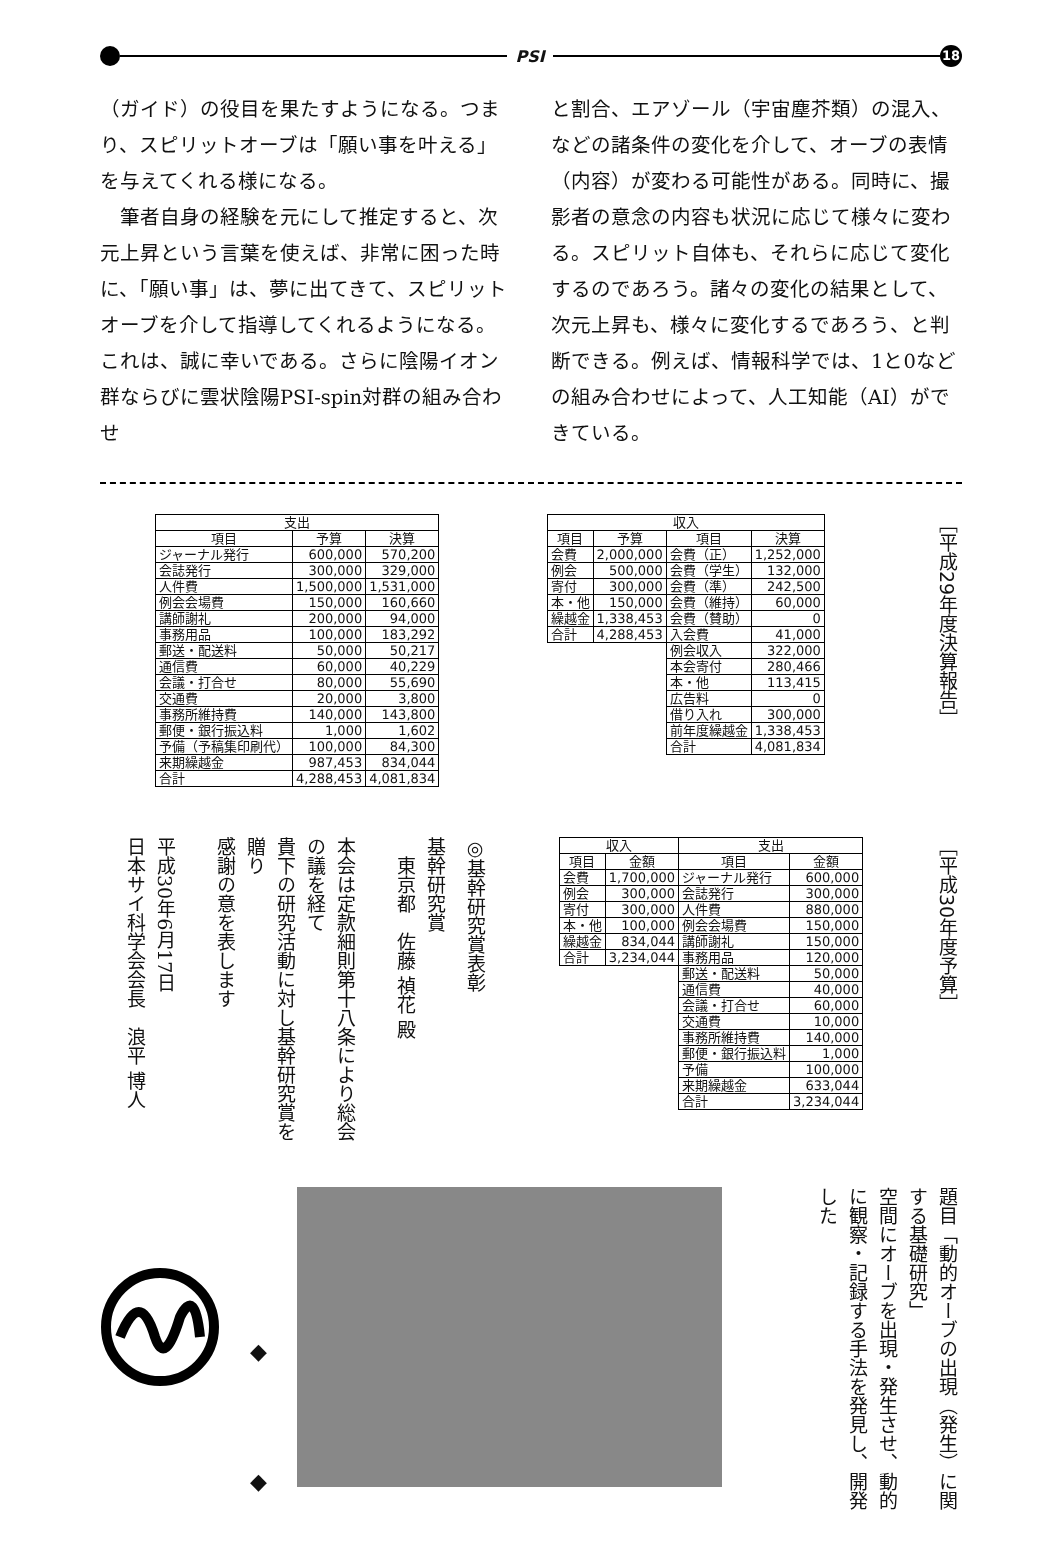PSI
18
（ガイド）の役目を果たすようになる。つまり、スピリットオーブは「願い事を叶える」を与えてくれる様になる。
　筆者自身の経験を元にして推定すると、次元上昇という言葉を使えば、非常に困った時に、「願い事」は、夢に出てきて、スピリットオーブを介して指導してくれるようになる。これは、誠に幸いである。さらに陰陽イオン群ならびに雲状陰陽PSI-spin対群の組み合わせ
と割合、エアゾール（宇宙塵芥類）の混入、などの諸条件の変化を介して、オーブの表情（内容）が変わる可能性がある。同時に、撮影者の意念の内容も状況に応じて様々に変わる。スピリット自体も、それらに応じて変化するのであろう。諸々の変化の結果として、次元上昇も、様々に変化するであろう、と判断できる。例えば、情報科学では、1と0などの組み合わせによって、人工知能（AI）ができている。
| 支出 | | |
| --- | --- | --- |
| 項目 | 予算 | 決算 |
| ジャーナル発行 | 600,000 | 570,200 |
| 会誌発行 | 300,000 | 329,000 |
| 人件費 | 1,500,000 | 1,531,000 |
| 例会会場費 | 150,000 | 160,660 |
| 講師謝礼 | 200,000 | 94,000 |
| 事務用品 | 100,000 | 183,292 |
| 郵送・配送料 | 50,000 | 50,217 |
| 通信費 | 60,000 | 40,229 |
| 会議・打合せ | 80,000 | 55,690 |
| 交通費 | 20,000 | 3,800 |
| 事務所維持費 | 140,000 | 143,800 |
| 郵便・銀行振込料 | 1,000 | 1,602 |
| 予備（予稿集印刷代） | 100,000 | 84,300 |
| 来期繰越金 | 987,453 | 834,044 |
| 合計 | 4,288,453 | 4,081,834 |
| 収入 | | | |
| --- | --- | --- | --- |
| 項目 | 予算 | 項目 | 決算 |
| 会費 | 2,000,000 | 会費（正） | 1,252,000 |
| 例会 | 500,000 | 会費（学生） | 132,000 |
| 寄付 | 300,000 | 会費（準） | 242,500 |
| 本・他 | 150,000 | 会費（維持） | 60,000 |
| 繰越金 | 1,338,453 | 会費（賛助） | 0 |
| 合計 | 4,288,453 | 入会費 | 41,000 |
| | | 例会収入 | 322,000 |
| | | 本会寄付 | 280,466 |
| | | 本・他 | 113,415 |
| | | 広告料 | 0 |
| | | 借り入れ | 300,000 |
| | | 前年度繰越金 | 1,338,453 |
| | | 合計 | 4,081,834 |
［平成29年度決算報告］
◎基幹研究賞表彰
基幹研究賞
　東京都　佐藤 禎花 殿
本会は定款細則第十八条により総会の議を経て
貴下の研究活動に対し基幹研究賞を贈り
感謝の意を表します
平成30年6月17日
日本サイ科学会会長　浪平 博人
| 収入 | | 支出 | |
| --- | --- | --- | --- |
| 項目 | 金額 | 項目 | 金額 |
| 会費 | 1,700,000 | ジャーナル発行 | 600,000 |
| 例会 | 300,000 | 会誌発行 | 300,000 |
| 寄付 | 300,000 | 人件費 | 880,000 |
| 本・他 | 100,000 | 例会会場費 | 150,000 |
| 繰越金 | 834,044 | 講師謝礼 | 150,000 |
| 合計 | 3,234,044 | 事務用品 | 120,000 |
| | | 郵送・配送料 | 50,000 |
| | | 通信費 | 40,000 |
| | | 会議・打合せ | 60,000 |
| | | 交通費 | 10,000 |
| | | 事務所維持費 | 140,000 |
| | | 郵便・銀行振込料 | 1,000 |
| | | 予備 | 100,000 |
| | | 来期繰越金 | 633,044 |
| | | 合計 | 3,234,044 |
［平成30年度予算］
◆
◆
題目「動的オーブの出現（発生）に関する基礎研究」
空間にオーブを出現・発生させ、動的に観察・記録する手法を発見し、開発した